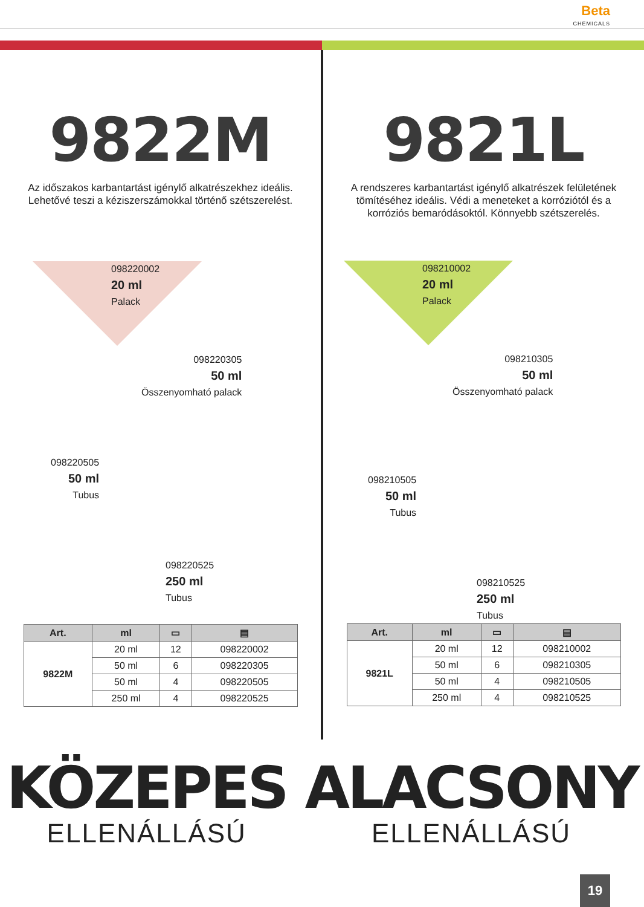Beta
CHEMICALS
9822M
Az időszakos karbantartást igénylő alkatrészekhez ideális. Lehetővé teszi a kéziszerszámokkal történő szétszerelést.
098220002
20 ml
Palack
098220305
50 ml
Összenyomható palack
098220505
50 ml
Tubus
098220525
250 ml
Tubus
| Art. | ml | ▭ | ▤ |
| --- | --- | --- | --- |
| 9822M | 20 ml | 12 | 098220002 |
| | 50 ml | 6 | 098220305 |
| | 50 ml | 4 | 098220505 |
| | 250 ml | 4 | 098220525 |
9821L
A rendszeres karbantartást igénylő alkatrészek felületének tömítéséhez ideális. Védi a meneteket a korróziótól és a korróziós bemaródásoktól. Könnyebb szétszerelés.
098210002
20 ml
Palack
098210305
50 ml
Összenyomható palack
098210505
50 ml
Tubus
098210525
250 ml
Tubus
| Art. | ml | ▭ | ▤ |
| --- | --- | --- | --- |
| 9821L | 20 ml | 12 | 098210002 |
| | 50 ml | 6 | 098210305 |
| | 50 ml | 4 | 098210505 |
| | 250 ml | 4 | 098210525 |
KÖZEPES
ELLENÁLLÁSÚ
ALACSONY
ELLENÁLLÁSÚ
19